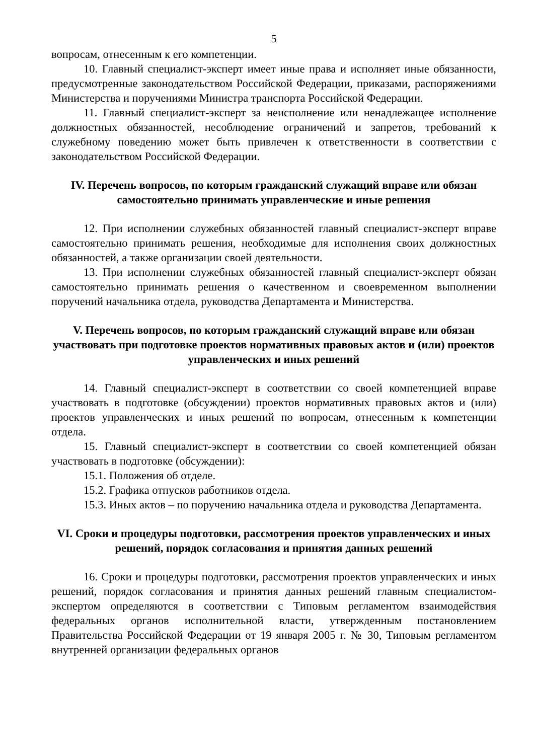5
вопросам, отнесенным к его компетенции.
10. Главный специалист-эксперт имеет иные права и исполняет иные обязанности, предусмотренные законодательством Российской Федерации, приказами, распоряжениями Министерства и поручениями Министра транспорта Российской Федерации.
11. Главный специалист-эксперт за неисполнение или ненадлежащее исполнение должностных обязанностей, несоблюдение ограничений и запретов, требований к служебному поведению может быть привлечен к ответственности в соответствии с законодательством Российской Федерации.
IV. Перечень вопросов, по которым гражданский служащий вправе или обязан самостоятельно принимать управленческие и иные решения
12. При исполнении служебных обязанностей главный специалист-эксперт вправе самостоятельно принимать решения, необходимые для исполнения своих должностных обязанностей, а также организации своей деятельности.
13. При исполнении служебных обязанностей главный специалист-эксперт обязан самостоятельно принимать решения о качественном и своевременном выполнении поручений начальника отдела, руководства Департамента и Министерства.
V. Перечень вопросов, по которым гражданский служащий вправе или обязан участвовать при подготовке проектов нормативных правовых актов и (или) проектов управленческих и иных решений
14. Главный специалист-эксперт в соответствии со своей компетенцией вправе участвовать в подготовке (обсуждении) проектов нормативных правовых актов и (или) проектов управленческих и иных решений по вопросам, отнесенным к компетенции отдела.
15. Главный специалист-эксперт в соответствии со своей компетенцией обязан участвовать в подготовке (обсуждении):
15.1. Положения об отделе.
15.2. Графика отпусков работников отдела.
15.3. Иных актов – по поручению начальника отдела и руководства Департамента.
VI. Сроки и процедуры подготовки, рассмотрения проектов управленческих и иных решений, порядок согласования и принятия данных решений
16. Сроки и процедуры подготовки, рассмотрения проектов управленческих и иных решений, порядок согласования и принятия данных решений главным специалистом-экспертом определяются в соответствии с Типовым регламентом взаимодействия федеральных органов исполнительной власти, утвержденным постановлением Правительства Российской Федерации от 19 января 2005 г. № 30, Типовым регламентом внутренней организации федеральных органов